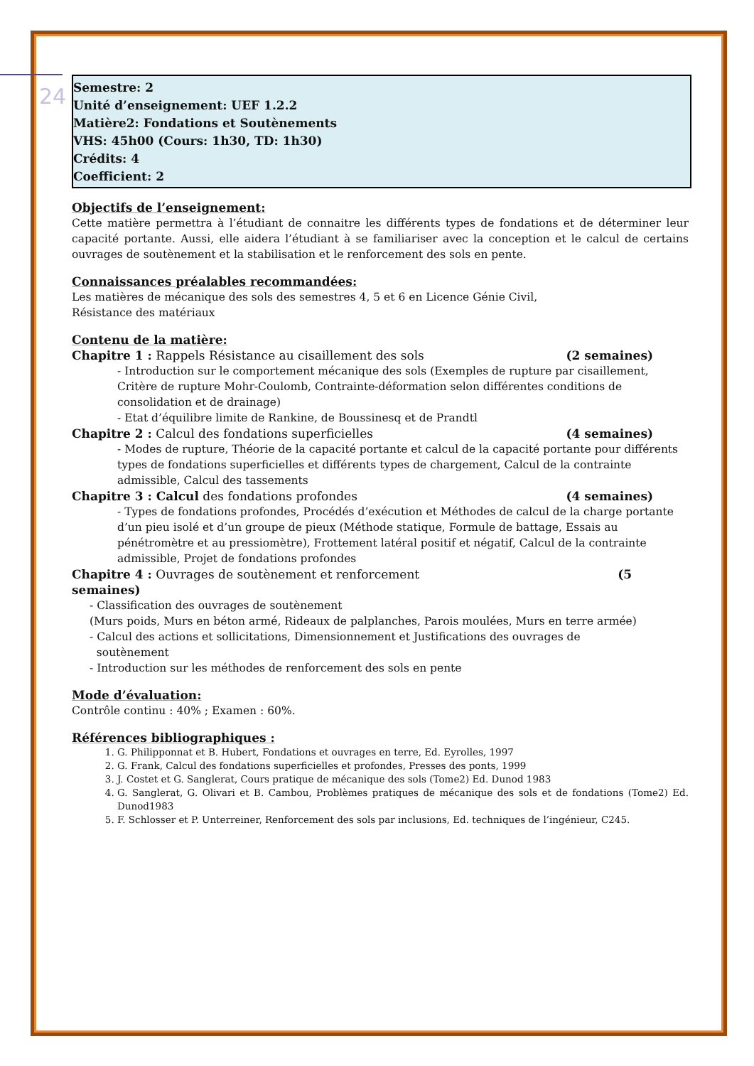24
Semestre: 2
Unité d’enseignement: UEF 1.2.2
Matière2: Fondations et Soutènements
VHS: 45h00 (Cours: 1h30, TD: 1h30)
Crédits: 4
Coefficient: 2
Objectifs de l’enseignement:
Cette matière permettra à l’étudiant de connaitre les différents types de fondations et de déterminer leur capacité portante. Aussi, elle aidera l’étudiant à se familiariser avec la conception et le calcul de certains ouvrages de soutènement et la stabilisation et le renforcement des sols en pente.
Connaissances préalables recommandées:
Les matières de mécanique des sols des semestres 4, 5 et 6 en Licence Génie Civil,
Résistance des matériaux
Contenu de la matière:
Chapitre 1 : Rappels Résistance au cisaillement des sols (2 semaines)
- Introduction sur le comportement mécanique des sols (Exemples de rupture par cisaillement, Critère de rupture Mohr-Coulomb, Contrainte-déformation selon différentes conditions de consolidation et de drainage)
- Etat d’équilibre limite de Rankine, de Boussinesq et de Prandtl
Chapitre 2 : Calcul des fondations superficielles (4 semaines)
- Modes de rupture, Théorie de la capacité portante et calcul de la capacité portante pour différents types de fondations superficielles et différents types de chargement, Calcul de la contrainte admissible, Calcul des tassements
Chapitre 3 : Calcul des fondations profondes (4 semaines)
- Types de fondations profondes, Procédés d’exécution et Méthodes de calcul de la charge portante d’un pieu isolé et d’un groupe de pieux (Méthode statique, Formule de battage, Essais au pénétromètre et au pressiomètre), Frottement latéral positif et négatif, Calcul de la contrainte admissible, Projet de fondations profondes
Chapitre 4 : Ouvrages de soutènement et renforcement (5
semaines)
- Classification des ouvrages de soutènement
(Murs poids, Murs en béton armé, Rideaux de palplanches, Parois moulées, Murs en terre armée)
- Calcul des actions et sollicitations, Dimensionnement et Justifications des ouvrages de
soutènement
- Introduction sur les méthodes de renforcement des sols en pente
Mode d’évaluation:
Contrôle continu : 40% ; Examen : 60%.
Références bibliographiques :
1. G. Philipponnat et B. Hubert, Fondations et ouvrages en terre, Ed. Eyrolles, 1997
2. G. Frank, Calcul des fondations superficielles et profondes, Presses des ponts, 1999
3. J. Costet et G. Sanglerat, Cours pratique de mécanique des sols (Tome2) Ed. Dunod 1983
4. G. Sanglerat, G. Olivari et B. Cambou, Problèmes pratiques de mécanique des sols et de fondations (Tome2) Ed. Dunod1983
5. F. Schlosser et P. Unterreiner, Renforcement des sols par inclusions, Ed. techniques de l’ingénieur, C245.